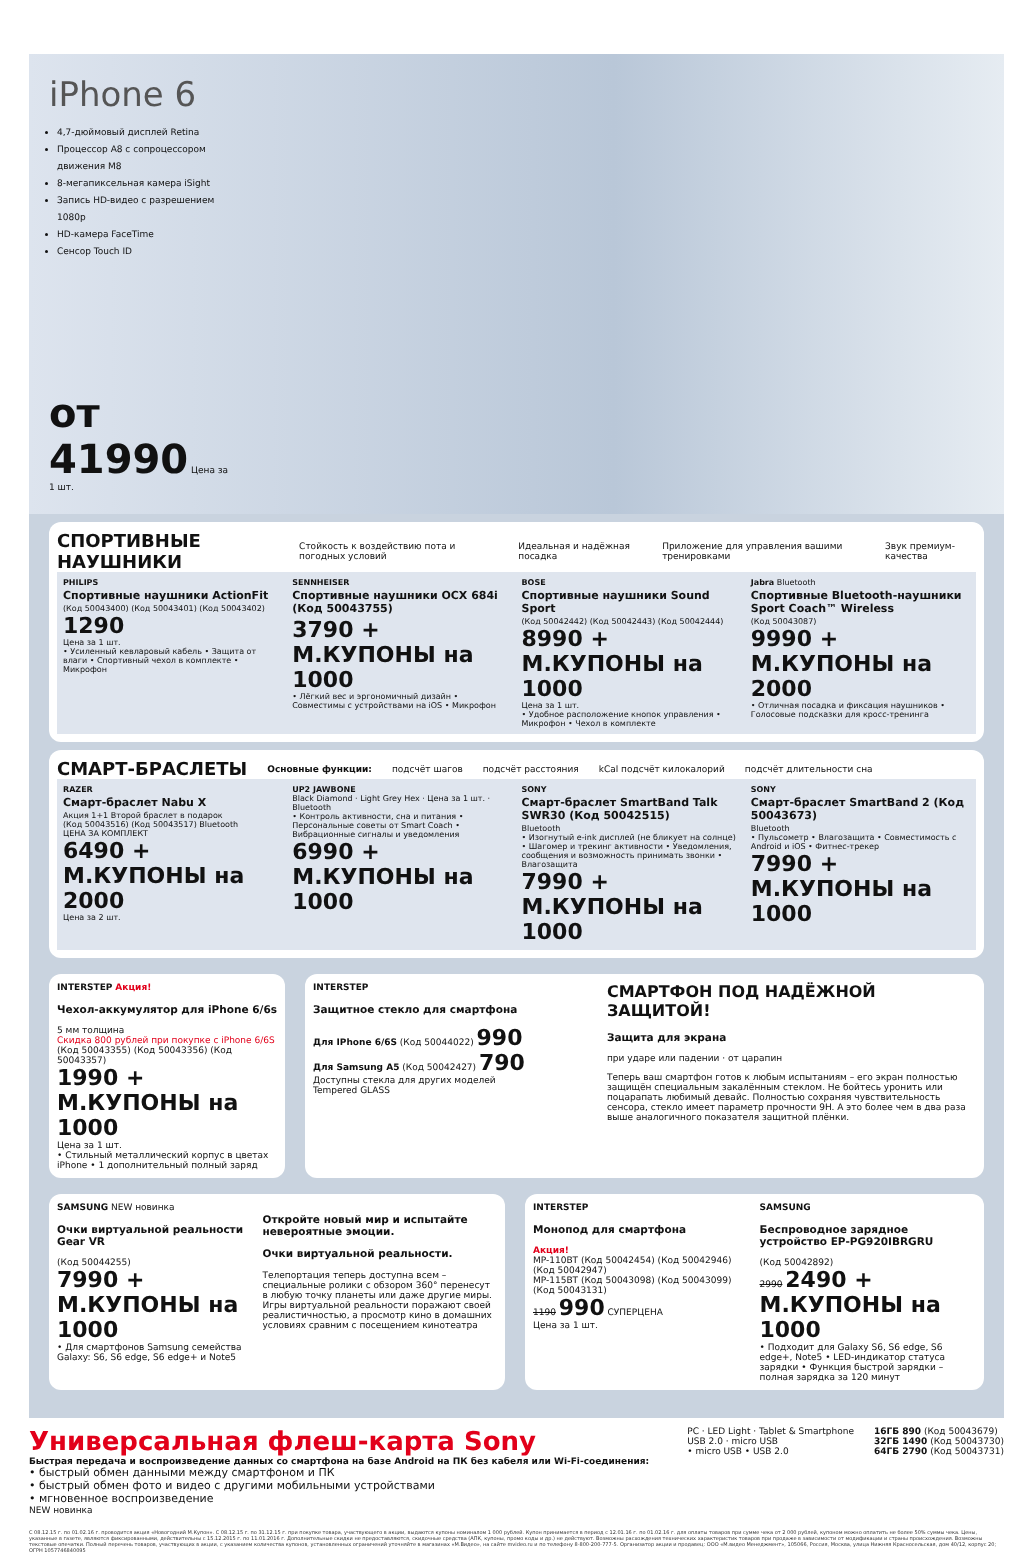iPhone 6
4,7-дюймовый дисплей Retina
Процессор A8 с сопроцессором движения M8
8-мегапиксельная камера iSight
Запись HD-видео с разрешением 1080p
HD-камера FaceTime
Сенсор Touch ID
от 41990 Цена за 1 шт.
СПОРТИВНЫЕ НАУШНИКИ
Стойкость к воздействию пота и погодных условий Идеальная и надёжная посадка Приложение для управления вашими тренировками Звук премиум-качества
PHILIPS
Спортивные наушники ActionFit
(Код 50043400) (Код 50043401) (Код 50043402)
1290
Цена за 1 шт.
• Усиленный кевларовый кабель • Защита от влаги • Спортивный чехол в комплекте • Микрофон
SENNHEISER
Спортивные наушники OCX 684i (Код 50043755)
3790 + М.КУПОНЫ на 1000
• Лёгкий вес и эргономичный дизайн • Совместимы с устройствами на iOS • Микрофон
BOSE
Спортивные наушники Sound Sport
(Код 50042442) (Код 50042443) (Код 50042444)
8990 + М.КУПОНЫ на 1000
Цена за 1 шт.
• Удобное расположение кнопок управления • Микрофон • Чехол в комплекте
Jabra Bluetooth
Спортивные Bluetooth-наушники Sport Coach™ Wireless
(Код 50043087)
9990 + М.КУПОНЫ на 2000
• Отличная посадка и фиксация наушников • Голосовые подсказки для кросс-тренинга
СМАРТ-БРАСЛЕТЫ
Основные функции: подсчёт шагов подсчёт расстояния kCal подсчёт килокалорий подсчёт длительности сна
RAZER
Смарт-браслет Nabu X
Акция 1+1 Второй браслет в подарок
(Код 50043516) (Код 50043517) Bluetooth
ЦЕНА ЗА КОМПЛЕКТ
6490 + М.КУПОНЫ на 2000
Цена за 2 шт.
UP2 JAWBONE
Black Diamond · Light Grey Hex · Цена за 1 шт. · Bluetooth
• Контроль активности, сна и питания • Персональные советы от Smart Coach • Вибрационные сигналы и уведомления
6990 + М.КУПОНЫ на 1000
SONY
Смарт-браслет SmartBand Talk SWR30 (Код 50042515)
Bluetooth
• Изогнутый e-ink дисплей (не бликует на солнце) • Шагомер и трекинг активности • Уведомления, сообщения и возможность принимать звонки • Влагозащита
7990 + М.КУПОНЫ на 1000
SONY
Смарт-браслет SmartBand 2 (Код 50043673)
Bluetooth
• Пульсометр • Влагозащита • Совместимость с Android и iOS • Фитнес-трекер
7990 + М.КУПОНЫ на 1000
INTERSTEP Акция!
Чехол-аккумулятор для iPhone 6/6s
5 мм толщина
Скидка 800 рублей при покупке с iPhone 6/6S
(Код 50043355) (Код 50043356) (Код 50043357)
1990 + М.КУПОНЫ на 1000
Цена за 1 шт.
• Стильный металлический корпус в цветах iPhone • 1 дополнительный полный заряд
INTERSTEP
Защитное стекло для смартфона
Для IPhone 6/6S (Код 50044022) 990
Для Samsung A5 (Код 50042427) 790
Доступны стекла для других моделей
Tempered GLASS
СМАРТФОН ПОД НАДЁЖНОЙ ЗАЩИТОЙ!
Защита для экрана
при ударе или падении · от царапин
Теперь ваш смартфон готов к любым испытаниям – его экран полностью защищён специальным закалённым стеклом. Не бойтесь уронить или поцарапать любимый девайс. Полностью сохраняя чувствительность сенсора, стекло имеет параметр прочности 9H. А это более чем в два раза выше аналогичного показателя защитной плёнки.
SAMSUNG NEW новинка
Очки виртуальной реальности Gear VR
(Код 50044255)
7990 + М.КУПОНЫ на 1000
• Для смартфонов Samsung семейства Galaxy: S6, S6 edge, S6 edge+ и Note5
Откройте новый мир и испытайте невероятные эмоции.
Очки виртуальной реальности.
Телепортация теперь доступна всем – специальные ролики с обзором 360° перенесут в любую точку планеты или даже другие миры. Игры виртуальной реальности поражают своей реалистичностью, а просмотр кино в домашних условиях сравним с посещением кинотеатра
INTERSTEP
Монопод для смартфона
Акция!
MP-110BT (Код 50042454) (Код 50042946) (Код 50042947)
MP-115BT (Код 50043098) (Код 50043099) (Код 50043131)
1190 990 СУПЕРЦЕНА
Цена за 1 шт.
SAMSUNG
Беспроводное зарядное устройство EP-PG920IBRGRU
(Код 50042892)
2990 2490 + М.КУПОНЫ на 1000
• Подходит для Galaxy S6, S6 edge, S6 edge+, Note5 • LED-индикатор статуса зарядки • Функция быстрой зарядки – полная зарядка за 120 минут
Универсальная флеш-карта Sony
Быстрая передача и воспроизведение данных со смартфона на базе Android на ПК без кабеля или Wi-Fi-соединения:
• быстрый обмен данными между смартфоном и ПК
• быстрый обмен фото и видео с другими мобильными устройствами
• мгновенное воспроизведение
NEW новинка
PC · LED Light · Tablet & Smartphone
USB 2.0 · micro USB
• micro USB • USB 2.0
16ГБ 890 (Код 50043679)
32ГБ 1490 (Код 50043730)
64ГБ 2790 (Код 50043731)
С 08.12.15 г. по 01.02.16 г. проводится акция «Новогодний М.Купон». С 08.12.15 г. по 31.12.15 г. при покупке товара, участвующего в акции, выдаются купоны номиналом 1 000 рублей. Купон принимается в период с 12.01.16 г. по 01.02.16 г. для оплаты товаров при сумме чека от 2 000 рублей, купоном можно оплатить не более 50% суммы чека. Цены, указанные в газете, являются фиксированными, действительны с 15.12.2015 г. по 11.01.2016 г. Дополнительные скидки не предоставляются, скидочные средства (АПК, купоны, промо коды и др.) не действуют. Возможны расхождения технических характеристик товаров при продаже в зависимости от модификации и страны происхождения. Возможны текстовые опечатки. Полный перечень товаров, участвующих в акции, с указанием количества купонов, установленных ограничений уточняйте в магазинах «М.Видео», на сайте mvideo.ru и по телефону 8-800-200-777-5. Организатор акции и продавец: ООО «М.видео Менеджмент», 105066, Россия, Москва, улица Нижняя Красносельская, дом 40/12, корпус 20; ОГРН 1057746840095